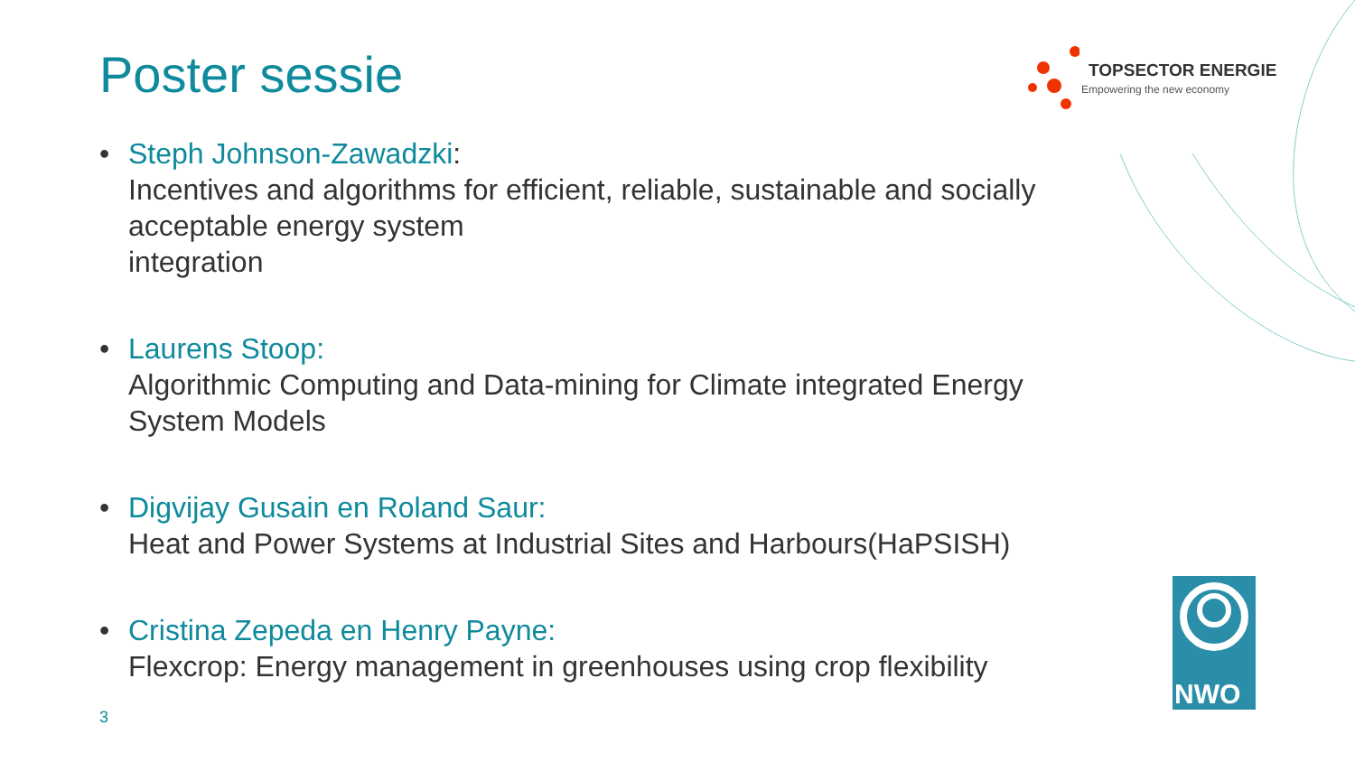Poster sessie
TOPSECTOR ENERGIE
Empowering the new economy
• Steph Johnson-Zawadzki:
Incentives and algorithms for efficient, reliable, sustainable and socially acceptable energy system
integration
• Laurens Stoop:
Algorithmic Computing and Data-mining for Climate integrated Energy System Models
• Digvijay Gusain en Roland Saur:
Heat and Power Systems at Industrial Sites and Harbours(HaPSISH)
• Cristina Zepeda en Henry Payne:
Flexcrop: Energy management in greenhouses using crop flexibility
3
NWO